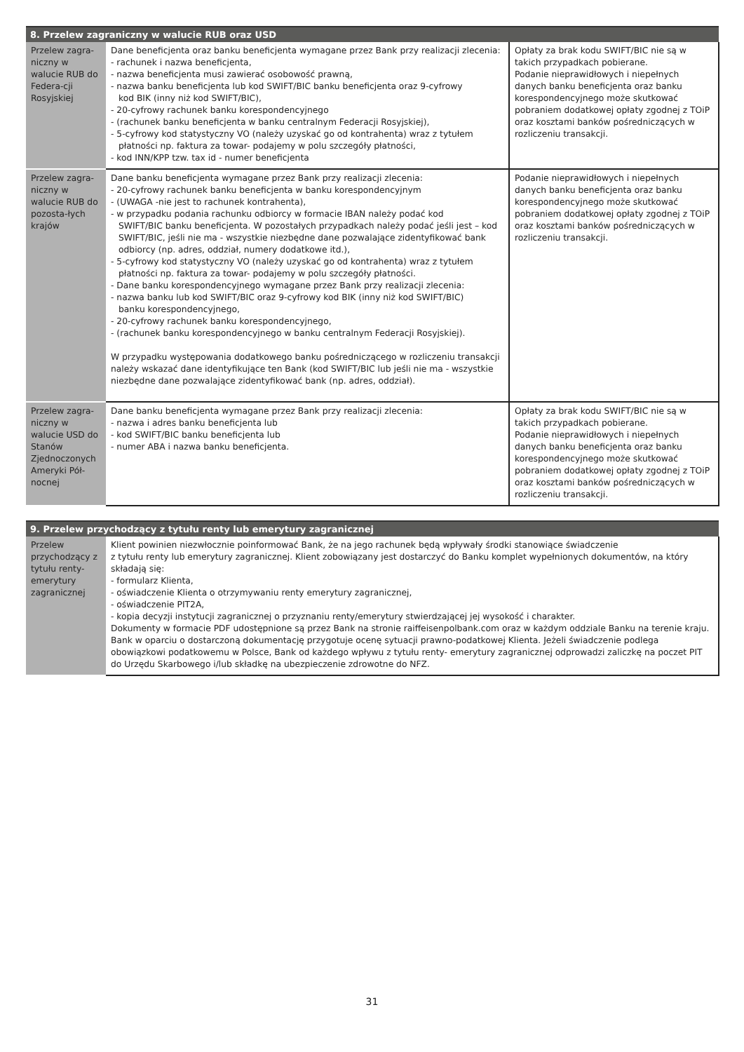| 8. Przelew zagraniczny w walucie RUB oraz USD | | |
| --- | --- | --- |
| Przelew zagra-niczny w walucie RUB do Federa-cji Rosyjskiej | Dane beneficjenta oraz banku beneficjenta wymagane przez Bank przy realizacji zlecenia: - rachunek i nazwa beneficjenta, - nazwa beneficjenta musi zawierać osobowość prawną, - nazwa banku beneficjenta lub kod SWIFT/BIC banku beneficjenta oraz 9-cyfrowy kod BIK (inny niż kod SWIFT/BIC), - 20-cyfrowy rachunek banku korespondencyjnego - (rachunek banku beneficjenta w banku centralnym Federacji Rosyjskiej), - 5-cyfrowy kod statystyczny VO (należy uzyskać go od kontrahenta) wraz z tytułem płatności np. faktura za towar- podajemy w polu szczegóły płatności, - kod INN/KPP tzw. tax id - numer beneficjenta | Opłaty za brak kodu SWIFT/BIC nie są w takich przypadkach pobierane. Podanie nieprawidłowych i niepełnych danych banku beneficjenta oraz banku korespondencyjnego może skutkować pobraniem dodatkowej opłaty zgodnej z TOiP oraz kosztami banków pośredniczących w rozliczeniu transakcji. |
| Przelew zagra-niczny w walucie RUB do pozosta-łych krajów | Dane banku beneficjenta wymagane przez Bank przy realizacji zlecenia: - 20-cyfrowy rachunek banku beneficjenta w banku korespondencyjnym - (UWAGA -nie jest to rachunek kontrahenta), - w przypadku podania rachunku odbiorcy w formacie IBAN należy podać kod SWIFT/BIC banku beneficjenta. W pozostałych przypadkach należy podać jeśli jest – kod SWIFT/BIC, jeśli nie ma - wszystkie niezbędne dane pozwalające zidentyfikować bank odbiorcy (np. adres, oddział, numery dodatkowe itd.), - 5-cyfrowy kod statystyczny VO (należy uzyskać go od kontrahenta) wraz z tytułem płatności np. faktura za towar- podajemy w polu szczegóły płatności. - Dane banku korespondencyjnego wymagane przez Bank przy realizacji zlecenia: - nazwa banku lub kod SWIFT/BIC oraz 9-cyfrowy kod BIK (inny niż kod SWIFT/BIC) banku korespondencyjnego, - 20-cyfrowy rachunek banku korespondencyjnego, - (rachunek banku korespondencyjnego w banku centralnym Federacji Rosyjskiej). W przypadku występowania dodatkowego banku pośredniczącego w rozliczeniu transakcji należy wskazać dane identyfikujące ten Bank (kod SWIFT/BIC lub jeśli nie ma - wszystkie niezbędne dane pozwalające zidentyfikować bank (np. adres, oddział). | Podanie nieprawidłowych i niepełnych danych banku beneficjenta oraz banku korespondencyjnego może skutkować pobraniem dodatkowej opłaty zgodnej z TOiP oraz kosztami banków pośredniczących w rozliczeniu transakcji. |
| Przelew zagra-niczny w walucie USD do Stanów Zjednoczonych Ameryki Pół-nocnej | Dane banku beneficjenta wymagane przez Bank przy realizacji zlecenia: - nazwa i adres banku beneficjenta lub - kod SWIFT/BIC banku beneficjenta lub - numer ABA i nazwa banku beneficjenta. | Opłaty za brak kodu SWIFT/BIC nie są w takich przypadkach pobierane. Podanie nieprawidłowych i niepełnych danych banku beneficjenta oraz banku korespondencyjnego może skutkować pobraniem dodatkowej opłaty zgodnej z TOiP oraz kosztami banków pośredniczących w rozliczeniu transakcji. |
| 9. Przelew przychodzący z tytułu renty lub emerytury zagranicznej | |
| --- | --- |
| Przelew przychodzący z tytułu renty-emerytury zagranicznej | Klient powinien niezwłocznie poinformować Bank, że na jego rachunek będą wpływały środki stanowiące świadczenie z tytułu renty lub emerytury zagranicznej. Klient zobowiązany jest dostarczyć do Banku komplet wypełnionych dokumentów, na który składają się: - formularz Klienta, - oświadczenie Klienta o otrzymywaniu renty emerytury zagranicznej, - oświadczenie PIT2A, - kopia decyzji instytucji zagranicznej o przyznaniu renty/emerytury stwierdzającej jej wysokość i charakter. Dokumenty w formacie PDF udostępnione są przez Bank na stronie raiffeisenpolbank.com oraz w każdym oddziale Banku na terenie kraju. Bank w oparciu o dostarczoną dokumentację przygotuje ocenę sytuacji prawno-podatkowej Klienta. Jeżeli świadczenie podlega obowiązkowi podatkowemu w Polsce, Bank od każdego wpływu z tytułu renty- emerytury zagranicznej odprowadzi zaliczkę na poczet PIT do Urzędu Skarbowego i/lub składkę na ubezpieczenie zdrowotne do NFZ. |
31